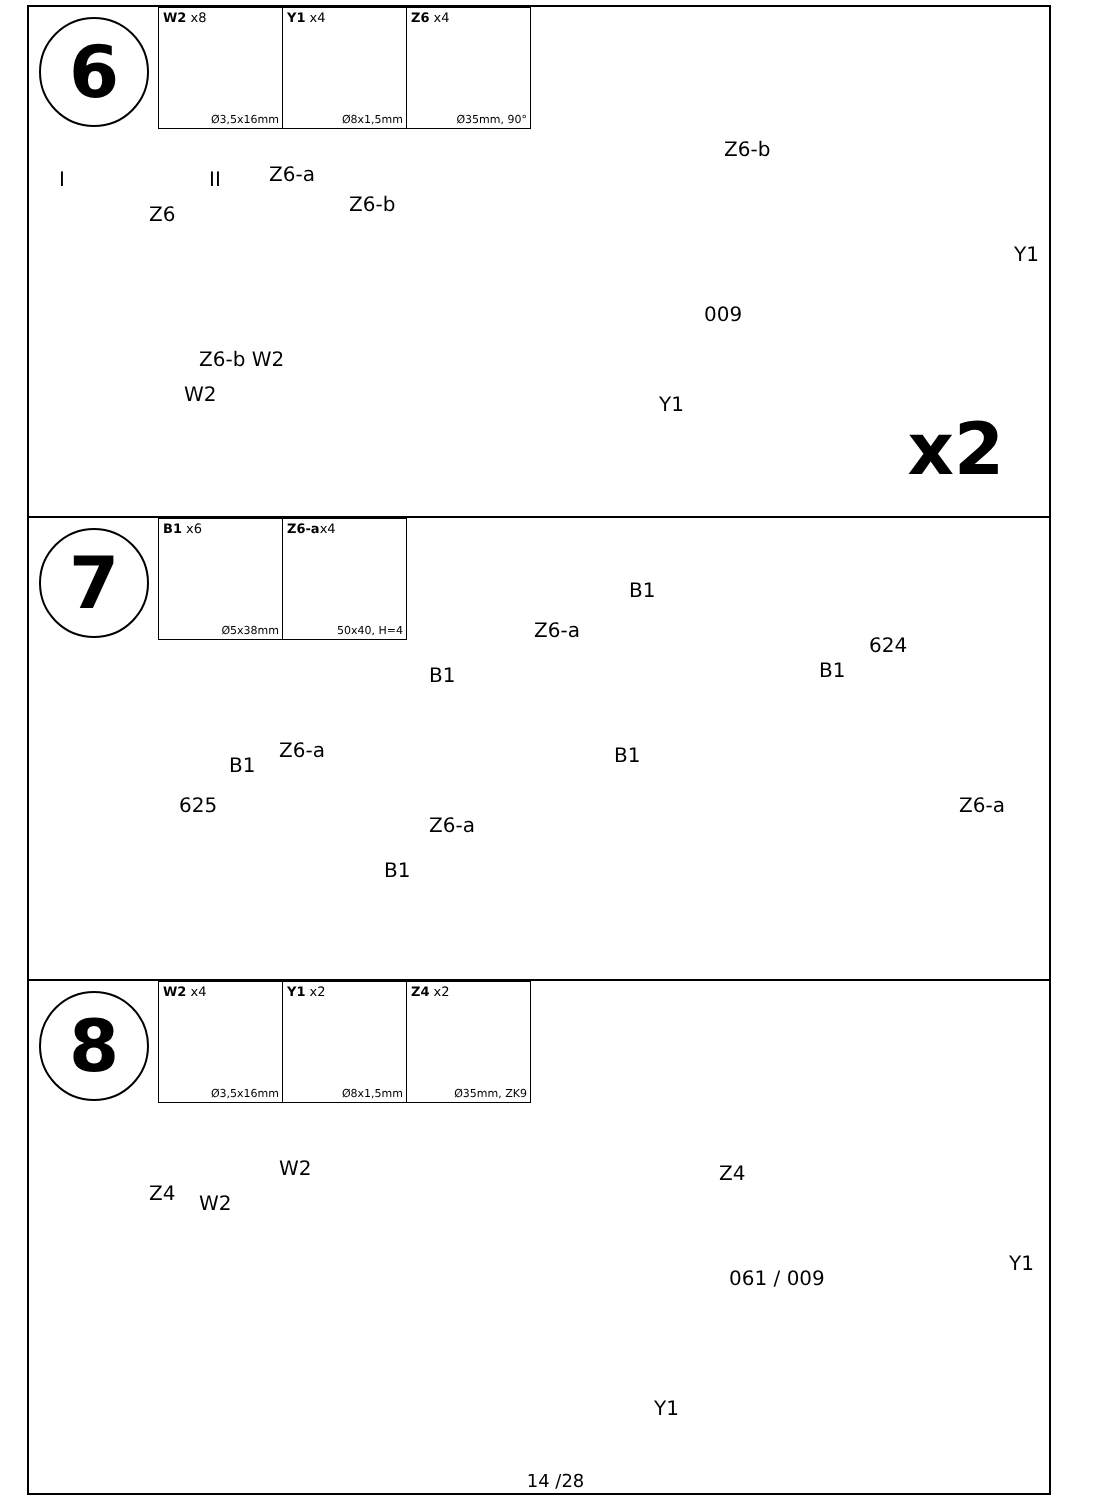6
W2 x8
Ø3,5x16mm
Y1 x4
Ø8x1,5mm
Z6 x4
Ø35mm, 90°
I
Z6
II Z6-a
Z6-b
Z6-b
Y1
009
Z6-b W2
W2 Y1
x2
7
B1 x6
Ø5x38mm
Z6-ax4
50x40, H=4
B1
Z6-a
624
B1 B1
Z6-a
B1 B1
625 Z6-a
Z6-a
B1
8
W2 x4
Ø3,5x16mm
Y1 x2
Ø8x1,5mm
Z4 x2
Ø35mm, ZK9
W2 Z4
Z4 W2
Y1
061 / 009
Y1
14 /28